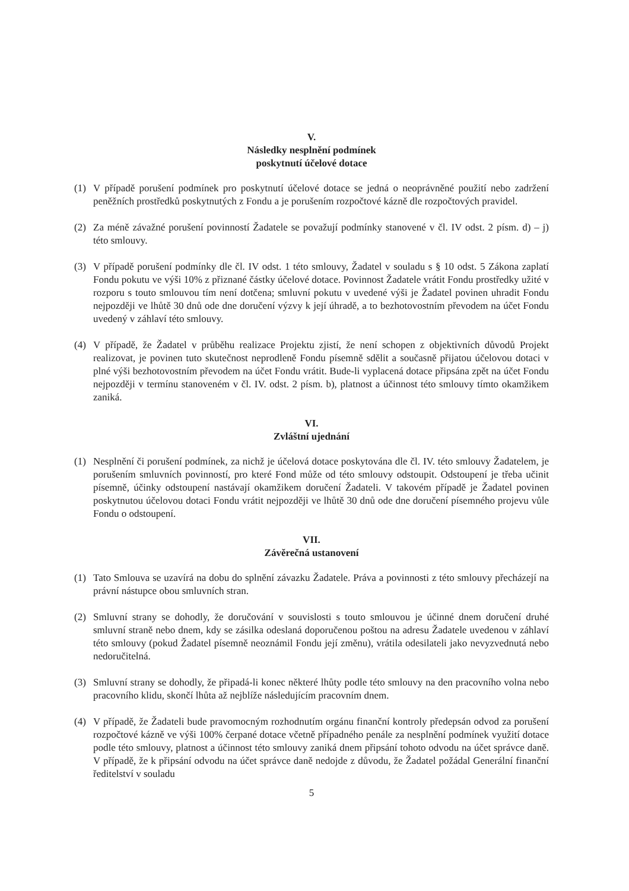V.
Následky nesplnění podmínek
poskytnutí účelové dotace
(1) V případě porušení podmínek pro poskytnutí účelové dotace se jedná o neoprávněné použití nebo zadržení peněžních prostředků poskytnutých z Fondu a je porušením rozpočtové kázně dle rozpočtových pravidel.
(2) Za méně závažné porušení povinností Žadatele se považují podmínky stanovené v čl. IV odst. 2 písm. d) – j) této smlouvy.
(3) V případě porušení podmínky dle čl. IV odst. 1 této smlouvy, Žadatel v souladu s § 10 odst. 5 Zákona zaplatí Fondu pokutu ve výši 10% z přiznané částky účelové dotace. Povinnost Žadatele vrátit Fondu prostředky užité v rozporu s touto smlouvou tím není dotčena; smluvní pokutu v uvedené výši je Žadatel povinen uhradit Fondu nejpozději ve lhůtě 30 dnů ode dne doručení výzvy k její úhradě, a to bezhotovostním převodem na účet Fondu uvedený v záhlaví této smlouvy.
(4) V případě, že Žadatel v průběhu realizace Projektu zjistí, že není schopen z objektivních důvodů Projekt realizovat, je povinen tuto skutečnost neprodleně Fondu písemně sdělit a současně přijatou účelovou dotaci v plné výši bezhotovostním převodem na účet Fondu vrátit. Bude-li vyplacená dotace připsána zpět na účet Fondu nejpozději v termínu stanoveném v čl. IV. odst. 2 písm. b), platnost a účinnost této smlouvy tímto okamžikem zaniká.
VI.
Zvláštní ujednání
(1) Nesplnění či porušení podmínek, za nichž je účelová dotace poskytována dle čl. IV. této smlouvy Žadatelem, je porušením smluvních povinností, pro které Fond může od této smlouvy odstoupit. Odstoupení je třeba učinit písemně, účinky odstoupení nastávají okamžikem doručení Žadateli. V takovém případě je Žadatel povinen poskytnutou účelovou dotaci Fondu vrátit nejpozději ve lhůtě 30 dnů ode dne doručení písemného projevu vůle Fondu o odstoupení.
VII.
Závěrečná ustanovení
(1) Tato Smlouva se uzavírá na dobu do splnění závazku Žadatele. Práva a povinnosti z této smlouvy přecházejí na právní nástupce obou smluvních stran.
(2) Smluvní strany se dohodly, že doručování v souvislosti s touto smlouvou je účinné dnem doručení druhé smluvní straně nebo dnem, kdy se zásilka odeslaná doporučenou poštou na adresu Žadatele uvedenou v záhlaví této smlouvy (pokud Žadatel písemně neoznámil Fondu její změnu), vrátila odesilateli jako nevyzvednutá nebo nedoručitelná.
(3) Smluvní strany se dohodly, že připadá-li konec některé lhůty podle této smlouvy na den pracovního volna nebo pracovního klidu, skončí lhůta až nejblíže následujícím pracovním dnem.
(4) V případě, že Žadateli bude pravomocným rozhodnutím orgánu finanční kontroly předepsán odvod za porušení rozpočtové kázně ve výši 100% čerpané dotace včetně případného penále za nesplnění podmínek využití dotace podle této smlouvy, platnost a účinnost této smlouvy zaniká dnem připsání tohoto odvodu na účet správce daně. V případě, že k připsání odvodu na účet správce daně nedojde z důvodu, že Žadatel požádal Generální finanční ředitelství v souladu
5